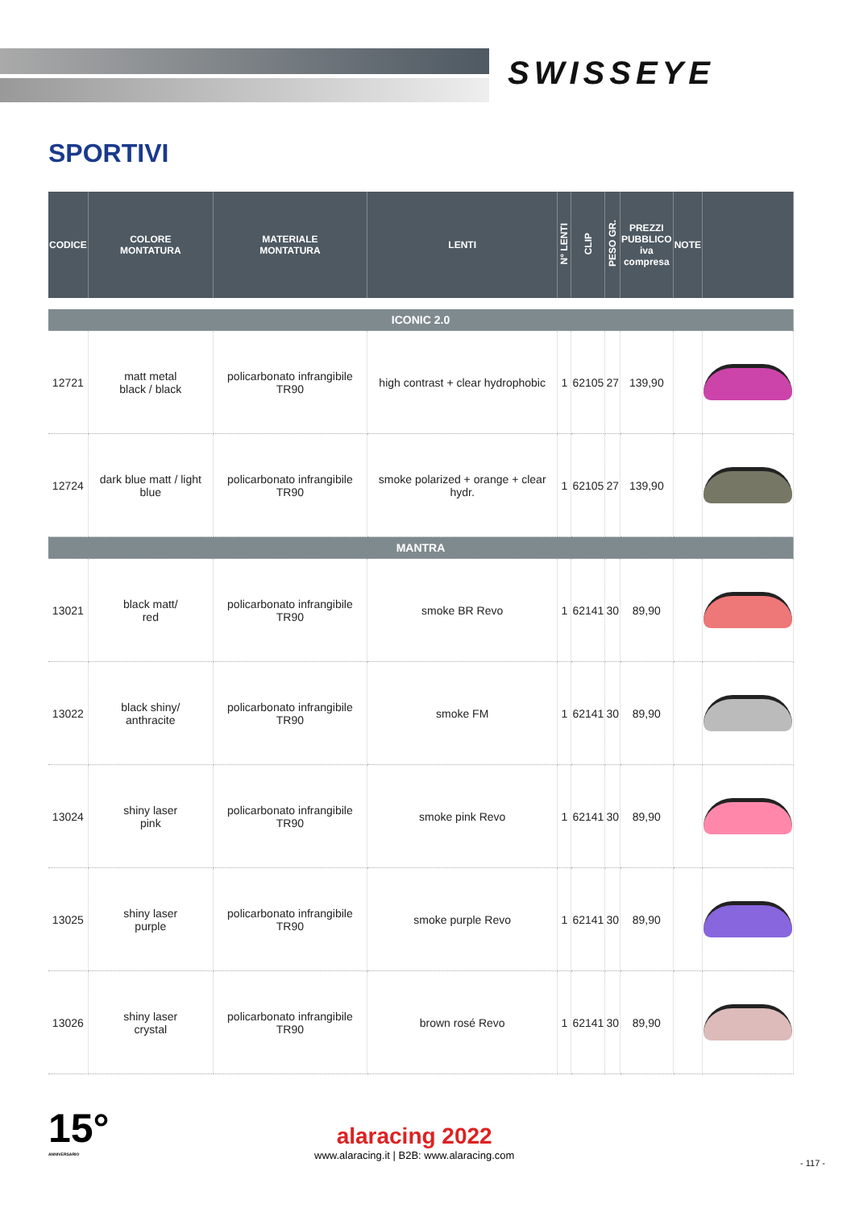SWISSEYE
SPORTIVI
| CODICE | COLORE MONTATURA | MATERIALE MONTATURA | LENTI | N° LENTI | CLIP | PESO GR. | PREZZI PUBBLICO iva compresa | NOTE | |
| --- | --- | --- | --- | --- | --- | --- | --- | --- | --- |
| ICONIC 2.0 | | | | | | | | | |
| 12721 | matt metal black / black | policarbonato infrangibile TR90 | high contrast + clear hydrophobic | 1 | 62105 | 27 | 139,90 | | |
| 12724 | dark blue matt / light blue | policarbonato infrangibile TR90 | smoke polarized + orange + clear hydr. | 1 | 62105 | 27 | 139,90 | | |
| MANTRA | | | | | | | | | |
| 13021 | black matt/ red | policarbonato infrangibile TR90 | smoke BR Revo | 1 | 62141 | 30 | 89,90 | | |
| 13022 | black shiny/ anthracite | policarbonato infrangibile TR90 | smoke FM | 1 | 62141 | 30 | 89,90 | | |
| 13024 | shiny laser pink | policarbonato infrangibile TR90 | smoke pink Revo | 1 | 62141 | 30 | 89,90 | | |
| 13025 | shiny laser purple | policarbonato infrangibile TR90 | smoke purple Revo | 1 | 62141 | 30 | 89,90 | | |
| 13026 | shiny laser crystal | policarbonato infrangibile TR90 | brown rosé Revo | 1 | 62141 | 30 | 89,90 | | |
15°
ANNIVERSARIO
alaracing 2022
www.alaracing.it | B2B: www.alaracing.com
- 117 -